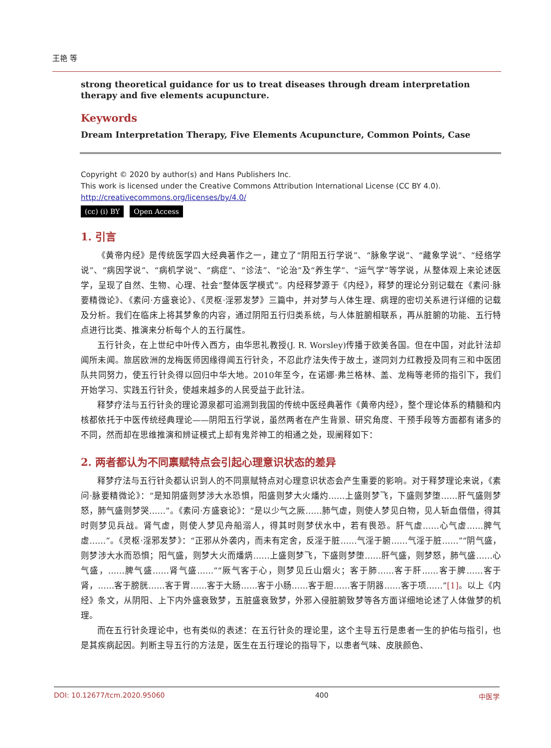王艳 等
strong theoretical guidance for us to treat diseases through dream interpretation therapy and five elements acupuncture.
Keywords
Dream Interpretation Therapy, Five Elements Acupuncture, Common Points, Case
Copyright © 2020 by author(s) and Hans Publishers Inc.
This work is licensed under the Creative Commons Attribution International License (CC BY 4.0).
http://creativecommons.org/licenses/by/4.0/
(cc) (i) BY Open Access
1. 引言
《黄帝内经》是传统医学四大经典著作之一，建立了“阴阳五行学说”、“脉象学说”、“藏象学说”、“经络学说”、“病因学说”、“病机学说”、“病症”、“诊法”、“论治”及“养生学”、“运气学”等学说，从整体观上来论述医学，呈现了自然、生物、心理、社会“整体医学模式”。内经释梦源于《内经》，释梦的理论分别记载在《素问·脉要精微论》、《素问·方盛衰论》、《灵枢·淫邪发梦》三篇中，并对梦与人体生理、病理的密切关系进行详细的记载及分析。我们在临床上将其梦象的内容，通过阴阳五行归类系统，与人体脏腑相联系，再从脏腑的功能、五行特点进行比类、推演来分析每个人的五行属性。
五行针灸，在上世纪中叶传入西方，由华思礼教授(J. R. Worsley)传播于欧美各国。但在中国，对此针法却闻所未闻。旅居欧洲的龙梅医师因缘得闻五行针灸，不忍此疗法失传于故土，遂同刘力红教授及同有三和中医团队共同努力，使五行针灸得以回归中华大地。2010年至今，在诺娜·弗兰格林、盖、龙梅等老师的指引下，我们开始学习、实践五行针灸，使越来越多的人民受益于此针法。
释梦疗法与五行针灸的理论源泉都可追溯到我国的传统中医经典著作《黄帝内经》，整个理论体系的精髓和内核都依托于中医传统经典理论——阴阳五行学说，虽然两者在产生背景、研究角度、干预手段等方面都有诸多的不同，然而却在思维推演和辨证模式上却有鬼斧神工的相通之处，现阐释如下：
2. 两者都认为不同禀赋特点会引起心理意识状态的差异
释梦疗法与五行针灸都认识到人的不同禀赋特点对心理意识状态会产生重要的影响。对于释梦理论来说，《素问·脉要精微论》：“是知阴盛则梦涉大水恐惧，阳盛则梦大火燔灼……上盛则梦飞，下盛则梦堕……肝气盛则梦怒，肺气盛则梦哭……”。《素问·方盛衰论》：“是以少气之厥……肺气虚，则使人梦见白物，见人斩血借借，得其时则梦见兵战。肾气虚，则使人梦见舟船溺人，得其时则梦伏水中，若有畏恐。肝气虚……心气虚……脾气虚……”。《灵枢·淫邪发梦》：“正邪从外袭内，而未有定舍，反淫于脏……气淫于腑……气淫于脏……”“阴气盛，则梦涉大水而恐惧；阳气盛，则梦大火而燔焫……上盛则梦飞，下盛则梦堕……肝气盛，则梦怒，肺气盛……心气盛，……脾气盛……肾气盛……”“厥气客于心，则梦见丘山烟火；客于肺……客于肝……客于脾……客于肾，……客于膀胱……客于胃……客于大肠……客于小肠……客于胆……客于阴器……客于项……”[1]。以上《内经》条文，从阴阳、上下内外盛衰致梦，五脏盛衰致梦，外邪入侵脏腑致梦等各方面详细地论述了人体做梦的机理。
而在五行针灸理论中，也有类似的表述：在五行针灸的理论里，这个主导五行是患者一生的护佑与指引，也是其疾病起因。判断主导五行的方法是，医生在五行理论的指导下，以患者气味、皮肤颜色、
DOI: 10.12677/tcm.2020.95060 400 中医学